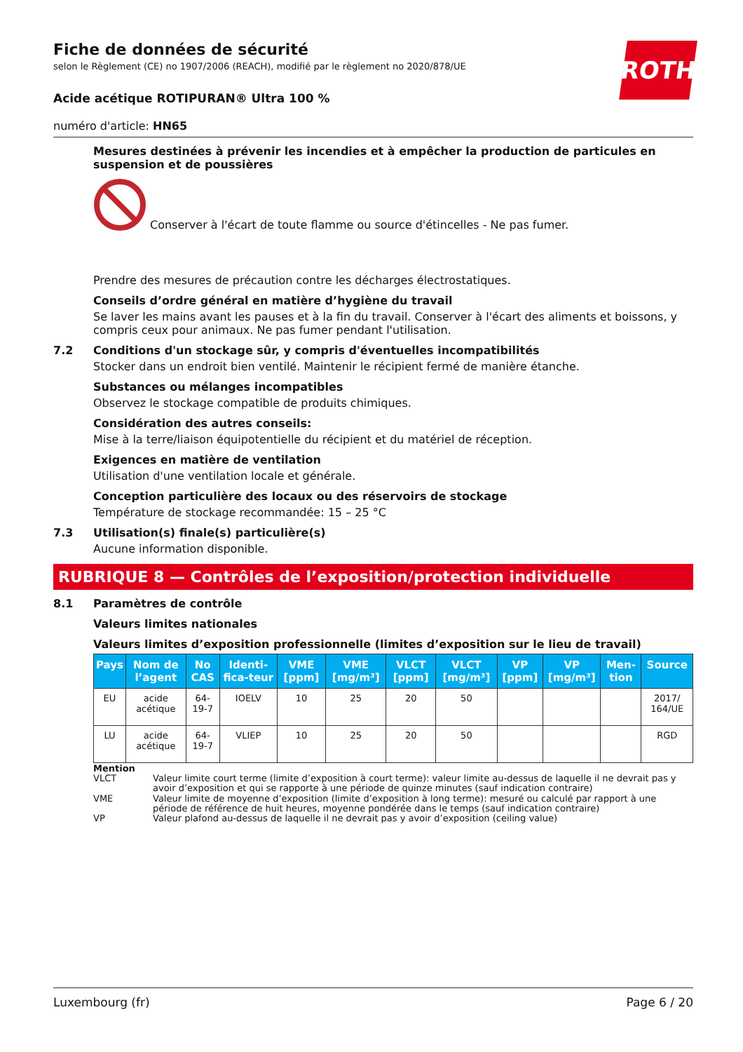ROTH
Fiche de données de sécurité
selon le Règlement (CE) no 1907/2006 (REACH), modifié par le règlement no 2020/878/UE
Acide acétique ROTIPURAN® Ultra 100 %
numéro d'article: HN65
Mesures destinées à prévenir les incendies et à empêcher la production de particules en suspension et de poussières
Conserver à l'écart de toute flamme ou source d'étincelles - Ne pas fumer.
Prendre des mesures de précaution contre les décharges électrostatiques.
Conseils d’ordre général en matière d’hygiène du travail
Se laver les mains avant les pauses et à la fin du travail. Conserver à l'écart des aliments et boissons, y compris ceux pour animaux. Ne pas fumer pendant l'utilisation.
7.2 Conditions d'un stockage sûr, y compris d'éventuelles incompatibilités
Stocker dans un endroit bien ventilé. Maintenir le récipient fermé de manière étanche.
Substances ou mélanges incompatibles
Observez le stockage compatible de produits chimiques.
Considération des autres conseils:
Mise à la terre/liaison équipotentielle du récipient et du matériel de réception.
Exigences en matière de ventilation
Utilisation d'une ventilation locale et générale.
Conception particulière des locaux ou des réservoirs de stockage
Température de stockage recommandée: 15 – 25 °C
7.3 Utilisation(s) finale(s) particulière(s)
Aucune information disponible.
RUBRIQUE 8 — Contrôles de l’exposition/protection individuelle
8.1 Paramètres de contrôle
Valeurs limites nationales
Valeurs limites d’exposition professionnelle (limites d’exposition sur le lieu de travail)
| Pays | Nom de l’agent | No CAS | Identi-fica-teur | VME [ppm] | VME [mg/m³] | VLCT [ppm] | VLCT [mg/m³] | VP [ppm] | VP [mg/m³] | Men-tion | Source |
| --- | --- | --- | --- | --- | --- | --- | --- | --- | --- | --- | --- |
| EU | acide acétique | 64-19-7 | IOELV | 10 | 25 | 20 | 50 | | | | 2017/ 164/UE |
| LU | acide acétique | 64-19-7 | VLIEP | 10 | 25 | 20 | 50 | | | | RGD |
Mention
VLCT Valeur limite court terme (limite d’exposition à court terme): valeur limite au-dessus de laquelle il ne devrait pas y avoir d’exposition et qui se rapporte à une période de quinze minutes (sauf indication contraire)
VME Valeur limite de moyenne d’exposition (limite d’exposition à long terme): mesuré ou calculé par rapport à une période de référence de huit heures, moyenne pondérée dans le temps (sauf indication contraire)
VP Valeur plafond au-dessus de laquelle il ne devrait pas y avoir d’exposition (ceiling value)
Luxembourg (fr) Page 6 / 20